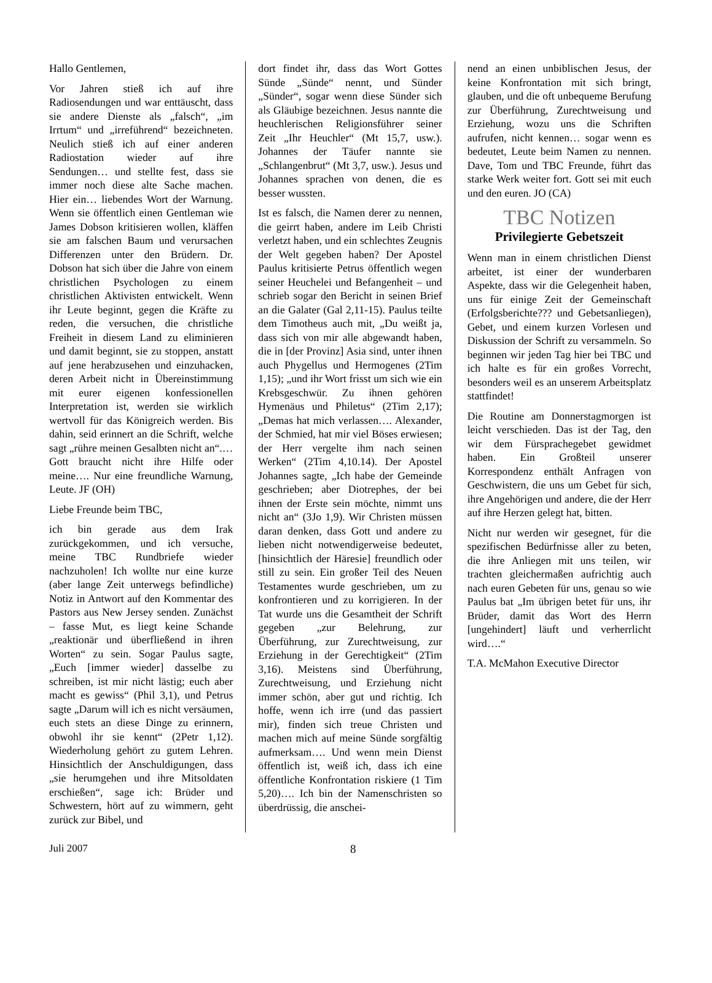Hallo Gentlemen,
Vor Jahren stieß ich auf ihre Radiosendungen und war enttäuscht, dass sie andere Dienste als „falsch“, „im Irrtum“ und „irreführend“ bezeichneten. Neulich stieß ich auf einer anderen Radiostation wieder auf ihre Sendungen… und stellte fest, dass sie immer noch diese alte Sache machen. Hier ein… liebendes Wort der Warnung. Wenn sie öffentlich einen Gentleman wie James Dobson kritisieren wollen, kläffen sie am falschen Baum und verursachen Differenzen unter den Brüdern. Dr. Dobson hat sich über die Jahre von einem christlichen Psychologen zu einem christlichen Aktivisten entwickelt. Wenn ihr Leute beginnt, gegen die Kräfte zu reden, die versuchen, die christliche Freiheit in diesem Land zu eliminieren und damit beginnt, sie zu stoppen, anstatt auf jene herabzusehen und einzuhacken, deren Arbeit nicht in Übereinstimmung mit eurer eigenen konfessionellen Interpretation ist, werden sie wirklich wertvoll für das Königreich werden. Bis dahin, seid erinnert an die Schrift, welche sagt „rühre meinen Gesalbten nicht an“.… Gott braucht nicht ihre Hilfe oder meine…. Nur eine freundliche Warnung, Leute. JF (OH)
Liebe Freunde beim TBC,
ich bin gerade aus dem Irak zurückgekommen, und ich versuche, meine TBC Rundbriefe wieder nachzuholen! Ich wollte nur eine kurze (aber lange Zeit unterwegs befindliche) Notiz in Antwort auf den Kommentar des Pastors aus New Jersey senden. Zunächst – fasse Mut, es liegt keine Schande „reaktionär und überfließend in ihren Worten“ zu sein. Sogar Paulus sagte, „Euch [immer wieder] dasselbe zu schreiben, ist mir nicht lästig; euch aber macht es gewiss“ (Phil 3,1), und Petrus sagte „Darum will ich es nicht versäumen, euch stets an diese Dinge zu erinnern, obwohl ihr sie kennt“ (2Petr 1,12). Wiederholung gehört zu gutem Lehren. Hinsichtlich der Anschuldigungen, dass „sie herumgehen und ihre Mitsoldaten erschießen“, sage ich: Brüder und Schwestern, hört auf zu wimmern, geht zurück zur Bibel, und
dort findet ihr, dass das Wort Gottes Sünde „Sünde“ nennt, und Sünder „Sünder“, sogar wenn diese Sünder sich als Gläubige bezeichnen. Jesus nannte die heuchlerischen Religionsführer seiner Zeit „Ihr Heuchler“ (Mt 15,7, usw.). Johannes der Täufer nannte sie „Schlangenbrut“ (Mt 3,7, usw.). Jesus und Johannes sprachen von denen, die es besser wussten.
Ist es falsch, die Namen derer zu nennen, die geirrt haben, andere im Leib Christi verletzt haben, und ein schlechtes Zeugnis der Welt gegeben haben? Der Apostel Paulus kritisierte Petrus öffentlich wegen seiner Heuchelei und Befangenheit – und schrieb sogar den Bericht in seinen Brief an die Galater (Gal 2,11-15). Paulus teilte dem Timotheus auch mit, „Du weißt ja, dass sich von mir alle abgewandt haben, die in [der Provinz] Asia sind, unter ihnen auch Phygellus und Hermogenes (2Tim 1,15); „und ihr Wort frisst um sich wie ein Krebsgeschwür. Zu ihnen gehören Hymenäus und Philetus“ (2Tim 2,17); „Demas hat mich verlassen…. Alexander, der Schmied, hat mir viel Böses erwiesen; der Herr vergelte ihm nach seinen Werken“ (2Tim 4,10.14). Der Apostel Johannes sagte, „Ich habe der Gemeinde geschrieben; aber Diotrephes, der bei ihnen der Erste sein möchte, nimmt uns nicht an“ (3Jo 1,9). Wir Christen müssen daran denken, dass Gott und andere zu lieben nicht notwendigerweise bedeutet, [hinsichtlich der Häresie] freundlich oder still zu sein. Ein großer Teil des Neuen Testamentes wurde geschrieben, um zu konfrontieren und zu korrigieren. In der Tat wurde uns die Gesamtheit der Schrift gegeben „zur Belehrung, zur Überführung, zur Zurechtweisung, zur Erziehung in der Gerechtigkeit“ (2Tim 3,16). Meistens sind Überführung, Zurechtweisung, und Erziehung nicht immer schön, aber gut und richtig. Ich hoffe, wenn ich irre (und das passiert mir), finden sich treue Christen und machen mich auf meine Sünde sorgfältig aufmerksam…. Und wenn mein Dienst öffentlich ist, weiß ich, dass ich eine öffentliche Konfrontation riskiere (1 Tim 5,20)…. Ich bin der Namenschristen so überdrüssig, die anschei-
nend an einen unbiblischen Jesus, der keine Konfrontation mit sich bringt, glauben, und die oft unbequeme Berufung zur Überführung, Zurechtweisung und Erziehung, wozu uns die Schriften aufrufen, nicht kennen… sogar wenn es bedeutet, Leute beim Namen zu nennen. Dave, Tom und TBC Freunde, führt das starke Werk weiter fort. Gott sei mit euch und den euren. JO (CA)
TBC Notizen
Privilegierte Gebetszeit
Wenn man in einem christlichen Dienst arbeitet, ist einer der wunderbaren Aspekte, dass wir die Gelegenheit haben, uns für einige Zeit der Gemeinschaft (Erfolgsberichte??? und Gebetsanliegen), Gebet, und einem kurzen Vorlesen und Diskussion der Schrift zu versammeln. So beginnen wir jeden Tag hier bei TBC und ich halte es für ein großes Vorrecht, besonders weil es an unserem Arbeitsplatz stattfindet!
Die Routine am Donnerstagmorgen ist leicht verschieden. Das ist der Tag, den wir dem Fürsprachegebet gewidmet haben. Ein Großteil unserer Korrespondenz enthält Anfragen von Geschwistern, die uns um Gebet für sich, ihre Angehörigen und andere, die der Herr auf ihre Herzen gelegt hat, bitten.
Nicht nur werden wir gesegnet, für die spezifischen Bedürfnisse aller zu beten, die ihre Anliegen mit uns teilen, wir trachten gleichermaßen aufrichtig auch nach euren Gebeten für uns, genau so wie Paulus bat „Im übrigen betet für uns, ihr Brüder, damit das Wort des Herrn [ungehindert] läuft und verherrlicht wird….“
T.A. McMahon Executive Director
Juli 2007 8